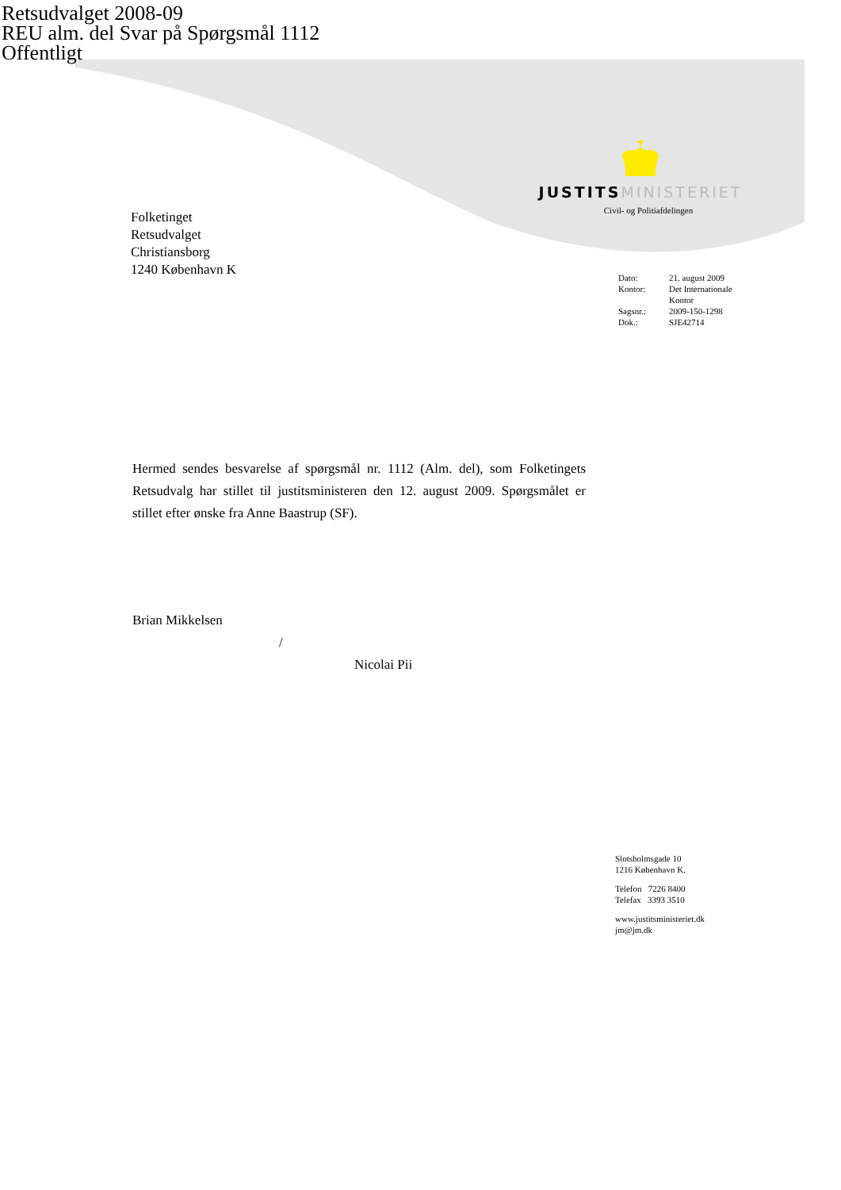Retsudvalget 2008-09
REU alm. del Svar på Spørgsmål 1112
Offentligt
JUSTITS MINISTERIET
Civil- og Politiafdelingen
Folketinget
Retsudvalget
Christiansborg
1240 København K
| Dato: | 21. august 2009 |
| Kontor: | Det Internationale Kontor |
| Sagsnr.: | 2009-150-1298 |
| Dok.: | SJE42714 |
Hermed sendes besvarelse af spørgsmål nr. 1112 (Alm. del), som Folketingets Retsudvalg har stillet til justitsministeren den 12. august 2009. Spørgsmålet er stillet efter ønske fra Anne Baastrup (SF).
Brian Mikkelsen
/
Nicolai Pii
Slotsholmsgade 10
1216 København K.
Telefon 7226 8400
Telefax 3393 3510
www.justitsministeriet.dk
jm@jm.dk